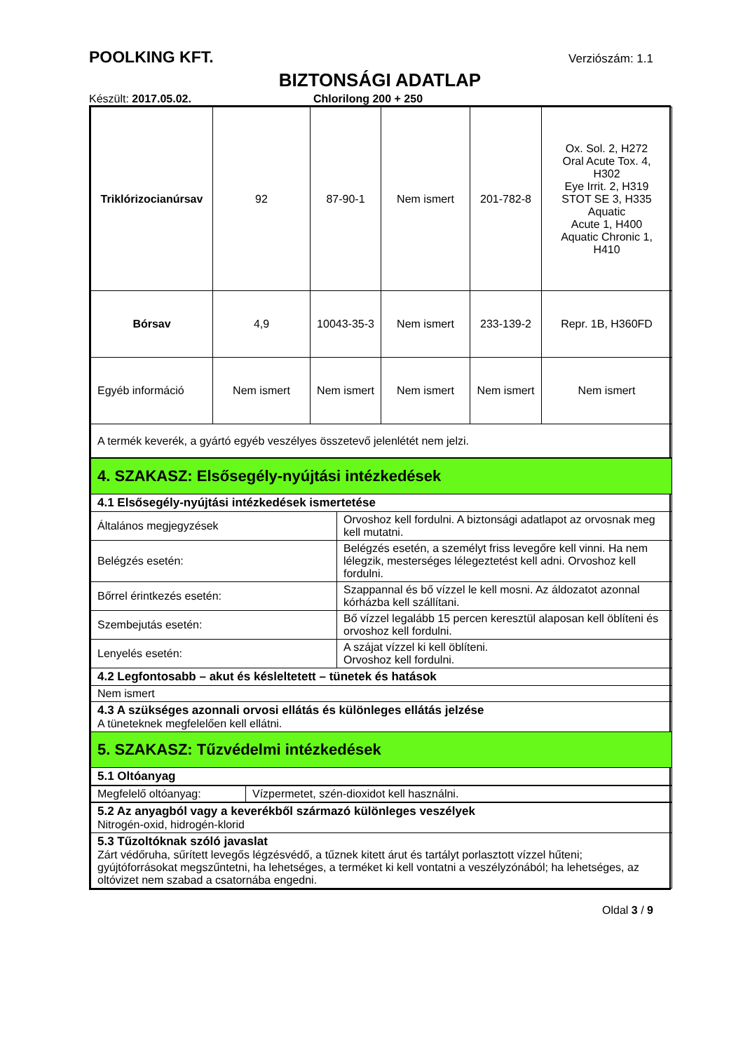POOLKING KFT. Verziószám: 1.1
BIZTONSÁGI ADATLAP
Készült: 2017.05.02. Chlorilong 200 + 250
| Triklórizocianúrsav | 92 | 87-90-1 | Nem ismert | 201-782-8 | Ox. Sol. 2, H272 Oral Acute Tox. 4, H302 Eye Irrit. 2, H319 STOT SE 3, H335 Aquatic Acute 1, H400 Aquatic Chronic 1, H410 |
| Bórsav | 4,9 | 10043-35-3 | Nem ismert | 233-139-2 | Repr. 1B, H360FD |
| Egyéb információ | Nem ismert | Nem ismert | Nem ismert | Nem ismert | Nem ismert |
| A termék keverék, a gyártó egyéb veszélyes összetevő jelenlétét nem jelzi. | | | | | |
| 4. SZAKASZ: Elsősegély-nyújtási intézkedések | |
| 4.1 Elsősegély-nyújtási intézkedések ismertetése | |
| Általános megjegyzések | Orvoshoz kell fordulni. A biztonsági adatlapot az orvosnak meg kell mutatni. |
| Belégzés esetén: | Belégzés esetén, a személyt friss levegőre kell vinni. Ha nem lélegzik, mesterséges lélegeztetést kell adni. Orvoshoz kell fordulni. |
| Bőrrel érintkezés esetén: | Szappannal és bő vízzel le kell mosni. Az áldozatot azonnal kórházba kell szállítani. |
| Szembejutás esetén: | Bő vízzel legalább 15 percen keresztül alaposan kell öblíteni és orvoshoz kell fordulni. |
| Lenyelés esetén: | A szájat vízzel ki kell öblíteni. Orvoshoz kell fordulni. |
| 4.2 Legfontosabb – akut és késleltetett – tünetek és hatások | |
| Nem ismert | |
| 4.3 A szükséges azonnali orvosi ellátás és különleges ellátás jelzése A tüneteknek megfelelően kell ellátni. | |
| 5. SZAKASZ: Tűzvédelmi intézkedések | |
| 5.1 Oltóanyag | |
| Megfelelő oltóanyag: | Vízpermetet, szén-dioxidot kell használni. |
| 5.2 Az anyagból vagy a keverékből származó különleges veszélyek Nitrogén-oxid, hidrogén-klorid |
| 5.3 Tűzoltóknak szóló javaslat Zárt védőruha, sűrített levegős légzésvédő, a tűznek kitett árut és tartályt porlasztott vízzel hűteni; gyújtóforrásokat megszűntetni, ha lehetséges, a terméket ki kell vontatni a veszélyzónából; ha lehetséges, az oltóvizet nem szabad a csatornába engedni. |
Oldal 3 / 9